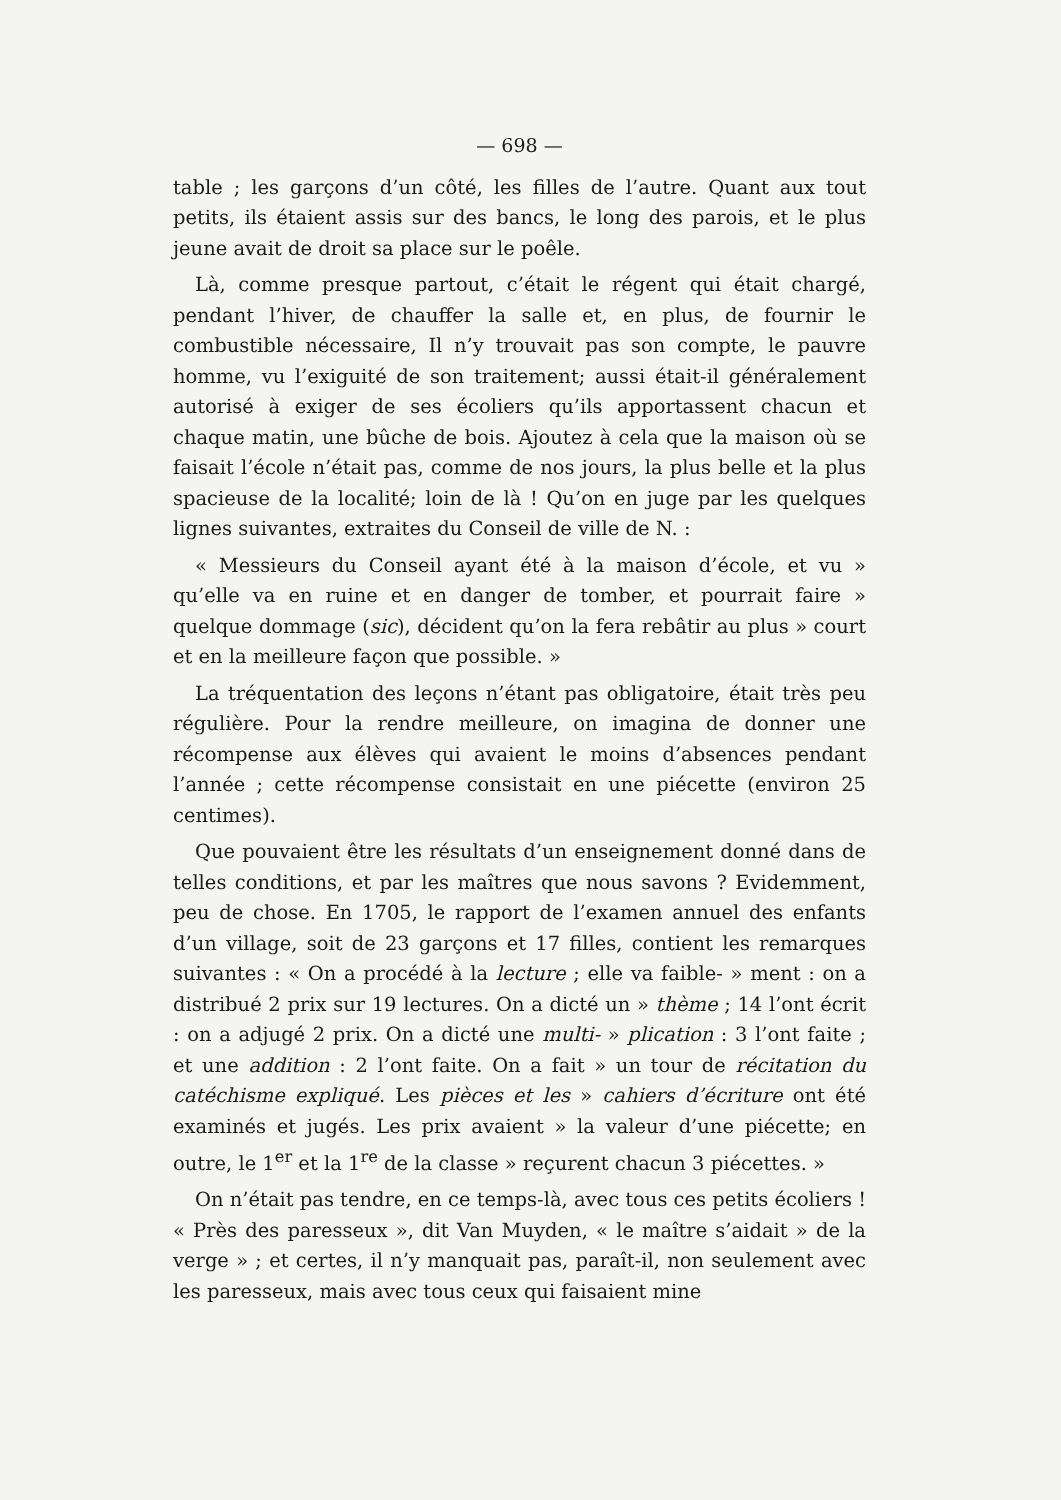— 698 —
table ; les garçons d’un côté, les filles de l’autre. Quant aux tout petits, ils étaient assis sur des bancs, le long des parois, et le plus jeune avait de droit sa place sur le poêle.
Là, comme presque partout, c’était le régent qui était chargé, pendant l’hiver, de chauffer la salle et, en plus, de fournir le combustible nécessaire, Il n’y trouvait pas son compte, le pauvre homme, vu l’exiguité de son traitement; aussi était-il généralement autorisé à exiger de ses écoliers qu’ils apportassent chacun et chaque matin, une bûche de bois. Ajoutez à cela que la maison où se faisait l’école n’était pas, comme de nos jours, la plus belle et la plus spacieuse de la localité; loin de là ! Qu’on en juge par les quelques lignes suivantes, extraites du Conseil de ville de N. :
« Messieurs du Conseil ayant été à la maison d’école, et vu » qu’elle va en ruine et en danger de tomber, et pourrait faire » quelque dommage (sic), décident qu’on la fera rebâtir au plus » court et en la meilleure façon que possible. »
La tréquentation des leçons n’étant pas obligatoire, était très peu régulière. Pour la rendre meilleure, on imagina de donner une récompense aux élèves qui avaient le moins d’absences pendant l’année ; cette récompense consistait en une piécette (environ 25 centimes).
Que pouvaient être les résultats d’un enseignement donné dans de telles conditions, et par les maîtres que nous savons ? Evidemment, peu de chose. En 1705, le rapport de l’examen annuel des enfants d’un village, soit de 23 garçons et 17 filles, contient les remarques suivantes : « On a procédé à la lecture ; elle va faible- » ment : on a distribué 2 prix sur 19 lectures. On a dicté un » thème ; 14 l’ont écrit : on a adjugé 2 prix. On a dicté une multi- » plication : 3 l’ont faite ; et une addition : 2 l’ont faite. On a fait » un tour de récitation du catéchisme expliqué. Les pièces et les » cahiers d’écriture ont été examinés et jugés. Les prix avaient » la valeur d’une piécette; en outre, le 1<sup>er</sup> et la 1<sup>re</sup> de la classe » reçurent chacun 3 piécettes. »
On n’était pas tendre, en ce temps-là, avec tous ces petits écoliers ! « Près des paresseux », dit Van Muyden, « le maître s’aidait » de la verge » ; et certes, il n’y manquait pas, paraît-il, non seulement avec les paresseux, mais avec tous ceux qui faisaient mine